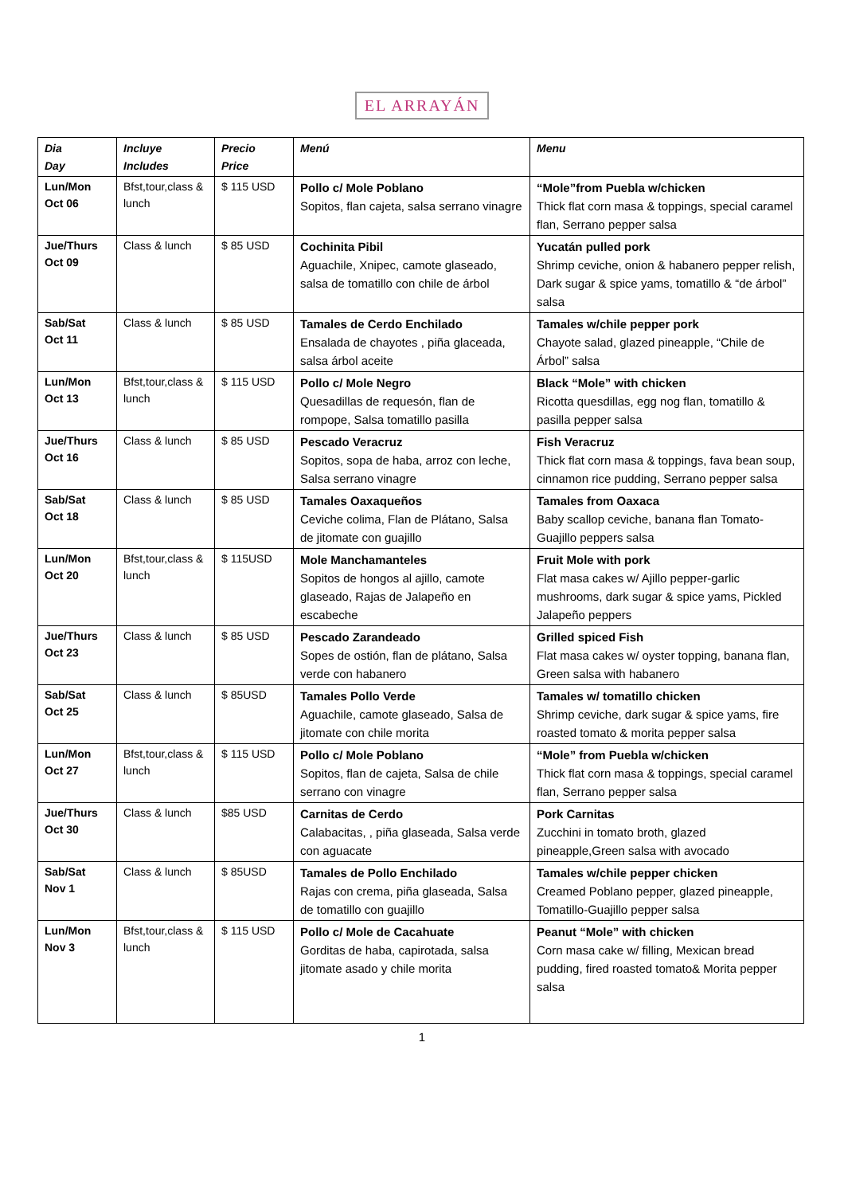EL ARRAYÁN
| Dia Day | Incluye Includes | Precio Price | Menú | Menu |
| --- | --- | --- | --- | --- |
| Lun/Mon Oct 06 | Bfst,tour,class & lunch | $ 115 USD | Pollo c/ Mole Poblano Sopitos, flan cajeta, salsa serrano vinagre | “Mole”from Puebla w/chicken Thick flat corn masa & toppings, special caramel flan, Serrano pepper salsa |
| Jue/Thurs Oct 09 | Class & lunch | $ 85 USD | Cochinita Pibil Aguachile, Xnipec, camote glaseado, salsa de tomatillo con chile de árbol | Yucatán pulled pork Shrimp ceviche, onion & habanero pepper relish, Dark sugar & spice yams, tomatillo & “de árbol” salsa |
| Sab/Sat Oct 11 | Class & lunch | $ 85 USD | Tamales de Cerdo Enchilado Ensalada de chayotes , piña glaceada, salsa árbol aceite | Tamales w/chile pepper pork Chayote salad, glazed pineapple, “Chile de Árbol” salsa |
| Lun/Mon Oct 13 | Bfst,tour,class & lunch | $ 115 USD | Pollo c/ Mole Negro Quesadillas de requesón, flan de rompope, Salsa tomatillo pasilla | Black “Mole” with chicken Ricotta quesdillas, egg nog flan, tomatillo & pasilla pepper salsa |
| Jue/Thurs Oct 16 | Class & lunch | $ 85 USD | Pescado Veracruz Sopitos, sopa de haba, arroz con leche, Salsa serrano vinagre | Fish Veracruz Thick flat corn masa & toppings, fava bean soup, cinnamon rice pudding, Serrano pepper salsa |
| Sab/Sat Oct 18 | Class & lunch | $ 85 USD | Tamales Oaxaqueños Ceviche colima, Flan de Plátano, Salsa de jitomate con guajillo | Tamales from Oaxaca Baby scallop ceviche, banana flan Tomato-Guajillo peppers salsa |
| Lun/Mon Oct 20 | Bfst,tour,class & lunch | $ 115USD | Mole Manchamanteles Sopitos de hongos al ajillo, camote glaseado, Rajas de Jalapeño en escabeche | Fruit Mole with pork Flat masa cakes w/ Ajillo pepper-garlic mushrooms, dark sugar & spice yams, Pickled Jalapeño peppers |
| Jue/Thurs Oct 23 | Class & lunch | $ 85 USD | Pescado Zarandeado Sopes de ostión, flan de plátano, Salsa verde con habanero | Grilled spiced Fish Flat masa cakes w/ oyster topping, banana flan, Green salsa with habanero |
| Sab/Sat Oct 25 | Class & lunch | $ 85USD | Tamales Pollo Verde Aguachile, camote glaseado, Salsa de jitomate con chile morita | Tamales w/ tomatillo chicken Shrimp ceviche, dark sugar & spice yams, fire roasted tomato & morita pepper salsa |
| Lun/Mon Oct 27 | Bfst,tour,class & lunch | $ 115 USD | Pollo c/ Mole Poblano Sopitos, flan de cajeta, Salsa de chile serrano con vinagre | “Mole” from Puebla w/chicken Thick flat corn masa & toppings, special caramel flan, Serrano pepper salsa |
| Jue/Thurs Oct 30 | Class & lunch | $85 USD | Carnitas de Cerdo Calabacitas, , piña glaseada, Salsa verde con aguacate | Pork Carnitas Zucchini in tomato broth, glazed pineapple,Green salsa with avocado |
| Sab/Sat Nov 1 | Class & lunch | $ 85USD | Tamales de Pollo Enchilado Rajas con crema, piña glaseada, Salsa de tomatillo con guajillo | Tamales w/chile pepper chicken Creamed Poblano pepper, glazed pineapple, Tomatillo-Guajillo pepper salsa |
| Lun/Mon Nov 3 | Bfst,tour,class & lunch | $ 115 USD | Pollo c/ Mole de Cacahuate Gorditas de haba, capirotada, salsa jitomate asado y chile morita | Peanut “Mole” with chicken Corn masa cake w/ filling, Mexican bread pudding, fired roasted tomato& Morita pepper salsa |
1